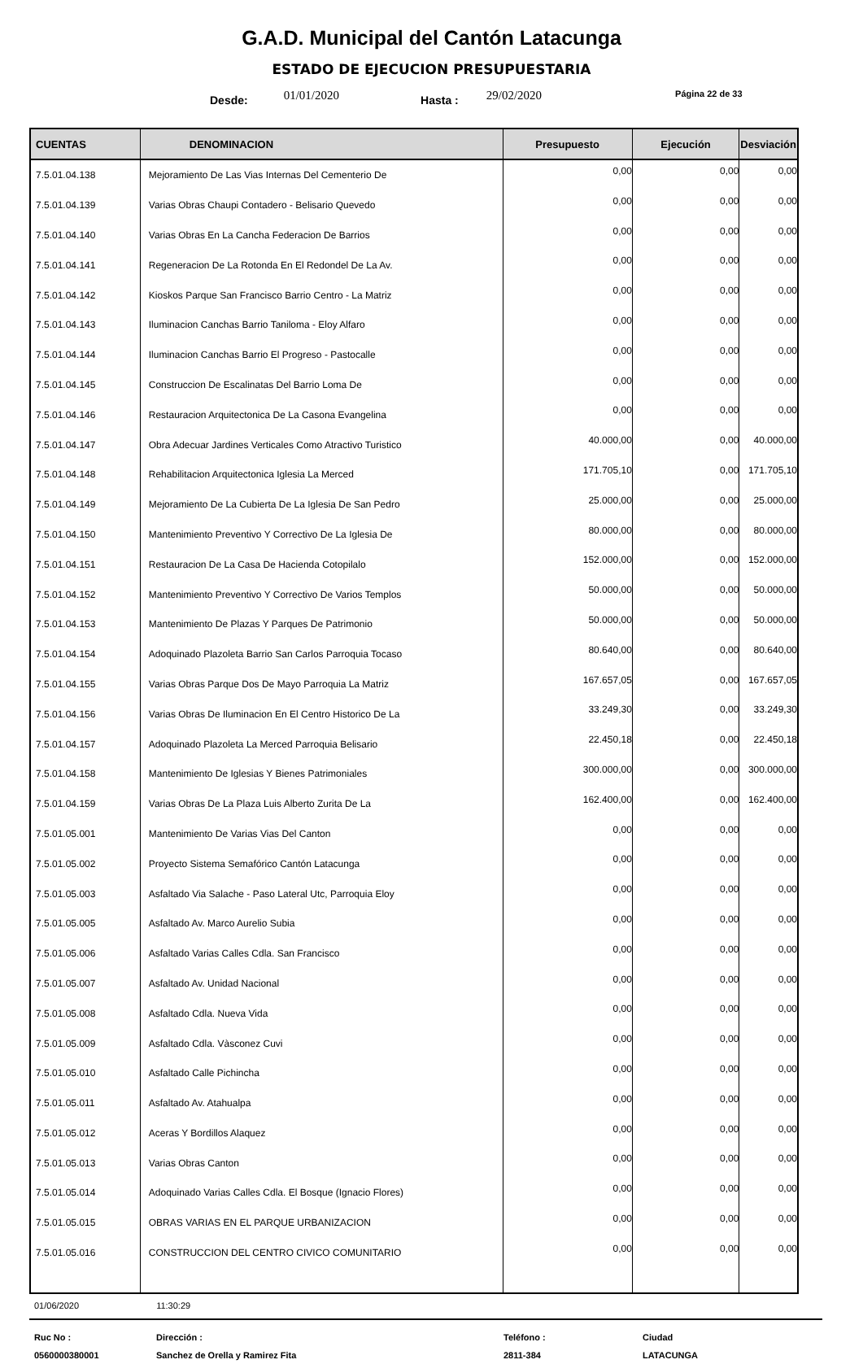G.A.D. Municipal del Cantón Latacunga
ESTADO DE EJECUCION PRESUPUESTARIA
Desde: 01/01/2020 Hasta : 29/02/2020 Página 22 de 33
| CUENTAS | DENOMINACION | Presupuesto | Ejecución | Desviación |
| --- | --- | --- | --- | --- |
| 7.5.01.04.138 | Mejoramiento De Las Vias Internas Del Cementerio De | 0,00 | 0,00 | 0,00 |
| 7.5.01.04.139 | Varias Obras Chaupi Contadero - Belisario Quevedo | 0,00 | 0,00 | 0,00 |
| 7.5.01.04.140 | Varias Obras En La Cancha Federacion De Barrios | 0,00 | 0,00 | 0,00 |
| 7.5.01.04.141 | Regeneracion De La Rotonda En El Redondel De La Av. | 0,00 | 0,00 | 0,00 |
| 7.5.01.04.142 | Kioskos Parque San Francisco Barrio Centro - La Matriz | 0,00 | 0,00 | 0,00 |
| 7.5.01.04.143 | Iluminacion Canchas Barrio Taniloma - Eloy Alfaro | 0,00 | 0,00 | 0,00 |
| 7.5.01.04.144 | Iluminacion Canchas Barrio El Progreso - Pastocalle | 0,00 | 0,00 | 0,00 |
| 7.5.01.04.145 | Construccion De Escalinatas Del Barrio Loma De | 0,00 | 0,00 | 0,00 |
| 7.5.01.04.146 | Restauracion Arquitectonica De La Casona Evangelina | 0,00 | 0,00 | 0,00 |
| 7.5.01.04.147 | Obra Adecuar Jardines Verticales Como Atractivo Turistico | 40.000,00 | 0,00 | 40.000,00 |
| 7.5.01.04.148 | Rehabilitacion Arquitectonica Iglesia La Merced | 171.705,10 | 0,00 | 171.705,10 |
| 7.5.01.04.149 | Mejoramiento De La Cubierta De La Iglesia De San Pedro | 25.000,00 | 0,00 | 25.000,00 |
| 7.5.01.04.150 | Mantenimiento Preventivo Y Correctivo De La Iglesia De | 80.000,00 | 0,00 | 80.000,00 |
| 7.5.01.04.151 | Restauracion De La Casa De Hacienda Cotopilalo | 152.000,00 | 0,00 | 152.000,00 |
| 7.5.01.04.152 | Mantenimiento Preventivo Y Correctivo De Varios Templos | 50.000,00 | 0,00 | 50.000,00 |
| 7.5.01.04.153 | Mantenimiento De Plazas Y Parques De Patrimonio | 50.000,00 | 0,00 | 50.000,00 |
| 7.5.01.04.154 | Adoquinado Plazoleta Barrio San Carlos Parroquia Tocaso | 80.640,00 | 0,00 | 80.640,00 |
| 7.5.01.04.155 | Varias Obras Parque Dos De Mayo Parroquia La Matriz | 167.657,05 | 0,00 | 167.657,05 |
| 7.5.01.04.156 | Varias Obras De Iluminacion En El Centro Historico De La | 33.249,30 | 0,00 | 33.249,30 |
| 7.5.01.04.157 | Adoquinado Plazoleta La Merced Parroquia Belisario | 22.450,18 | 0,00 | 22.450,18 |
| 7.5.01.04.158 | Mantenimiento De Iglesias Y Bienes Patrimoniales | 300.000,00 | 0,00 | 300.000,00 |
| 7.5.01.04.159 | Varias Obras De La Plaza Luis Alberto Zurita De La | 162.400,00 | 0,00 | 162.400,00 |
| 7.5.01.05.001 | Mantenimiento De Varias Vias Del Canton | 0,00 | 0,00 | 0,00 |
| 7.5.01.05.002 | Proyecto Sistema Semafórico Cantón Latacunga | 0,00 | 0,00 | 0,00 |
| 7.5.01.05.003 | Asfaltado Via Salache - Paso Lateral Utc, Parroquia Eloy | 0,00 | 0,00 | 0,00 |
| 7.5.01.05.005 | Asfaltado Av. Marco Aurelio Subia | 0,00 | 0,00 | 0,00 |
| 7.5.01.05.006 | Asfaltado Varias Calles Cdla. San Francisco | 0,00 | 0,00 | 0,00 |
| 7.5.01.05.007 | Asfaltado Av. Unidad Nacional | 0,00 | 0,00 | 0,00 |
| 7.5.01.05.008 | Asfaltado Cdla. Nueva Vida | 0,00 | 0,00 | 0,00 |
| 7.5.01.05.009 | Asfaltado Cdla. Vàsconez Cuvi | 0,00 | 0,00 | 0,00 |
| 7.5.01.05.010 | Asfaltado Calle Pichincha | 0,00 | 0,00 | 0,00 |
| 7.5.01.05.011 | Asfaltado Av. Atahualpa | 0,00 | 0,00 | 0,00 |
| 7.5.01.05.012 | Aceras Y Bordillos Alaquez | 0,00 | 0,00 | 0,00 |
| 7.5.01.05.013 | Varias Obras Canton | 0,00 | 0,00 | 0,00 |
| 7.5.01.05.014 | Adoquinado Varias Calles Cdla. El Bosque (Ignacio Flores) | 0,00 | 0,00 | 0,00 |
| 7.5.01.05.015 | OBRAS VARIAS EN EL PARQUE URBANIZACION | 0,00 | 0,00 | 0,00 |
| 7.5.01.05.016 | CONSTRUCCION DEL CENTRO CIVICO COMUNITARIO | 0,00 | 0,00 | 0,00 |
01/06/2020 11:30:29
Ruc No :
0560000380001
Dirección :
Sanchez de Orella y Ramirez Fita
Teléfono :
2811-384
Ciudad
LATACUNGA